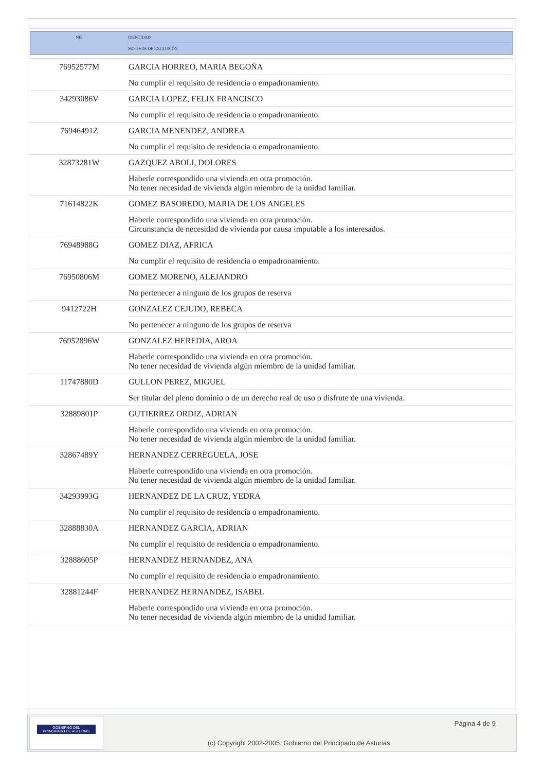| NIF | IDENTIDAD |
| | MOTIVOS DE EXCLUSIÓN |
| 76952577M | GARCIA HORREO, MARIA BEGOÑA |
| | No cumplir el requisito de residencia o empadronamiento. |
| 34293086V | GARCIA LOPEZ, FELIX FRANCISCO |
| | No cumplir el requisito de residencia o empadronamiento. |
| 76946491Z | GARCIA MENENDEZ, ANDREA |
| | No cumplir el requisito de residencia o empadronamiento. |
| 32873281W | GAZQUEZ ABOLI, DOLORES |
| | Haberle correspondido una vivienda en otra promoción. No tener necesidad de vivienda algún miembro de la unidad familiar. |
| 71614822K | GOMEZ BASOREDO, MARIA DE LOS ANGELES |
| | Haberle correspondido una vivienda en otra promoción. Circunstancia de necesidad de vivienda por causa imputable a los interesados. |
| 76948988G | GOMEZ DIAZ, AFRICA |
| | No cumplir el requisito de residencia o empadronamiento. |
| 76950806M | GOMEZ MORENO, ALEJANDRO |
| | No pertenecer a ninguno de los grupos de reserva |
| 9412722H | GONZALEZ CEJUDO, REBECA |
| | No pertenecer a ninguno de los grupos de reserva |
| 76952896W | GONZALEZ HEREDIA, AROA |
| | Haberle correspondido una vivienda en otra promoción. No tener necesidad de vivienda algún miembro de la unidad familiar. |
| 11747880D | GULLON PEREZ, MIGUEL |
| | Ser titular del pleno dominio o de un derecho real de uso o disfrute de una vivienda. |
| 32889801P | GUTIERREZ ORDIZ, ADRIAN |
| | Haberle correspondido una vivienda en otra promoción. No tener necesidad de vivienda algún miembro de la unidad familiar. |
| 32867489Y | HERNANDEZ CERREGUELA, JOSE |
| | Haberle correspondido una vivienda en otra promoción. No tener necesidad de vivienda algún miembro de la unidad familiar. |
| 34293993G | HERNANDEZ DE LA CRUZ, YEDRA |
| | No cumplir el requisito de residencia o empadronamiento. |
| 32888830A | HERNANDEZ GARCIA, ADRIAN |
| | No cumplir el requisito de residencia o empadronamiento. |
| 32888605P | HERNANDEZ HERNANDEZ, ANA |
| | No cumplir el requisito de residencia o empadronamiento. |
| 32881244F | HERNANDEZ HERNANDEZ, ISABEL |
| | Haberle correspondido una vivienda en otra promoción. No tener necesidad de vivienda algún miembro de la unidad familiar. |
GOBIERNO DEL
PRINCIPADO DE ASTURIAS
Página 4 de 9
(c) Copyright 2002-2005. Gobierno del Principado de Asturias